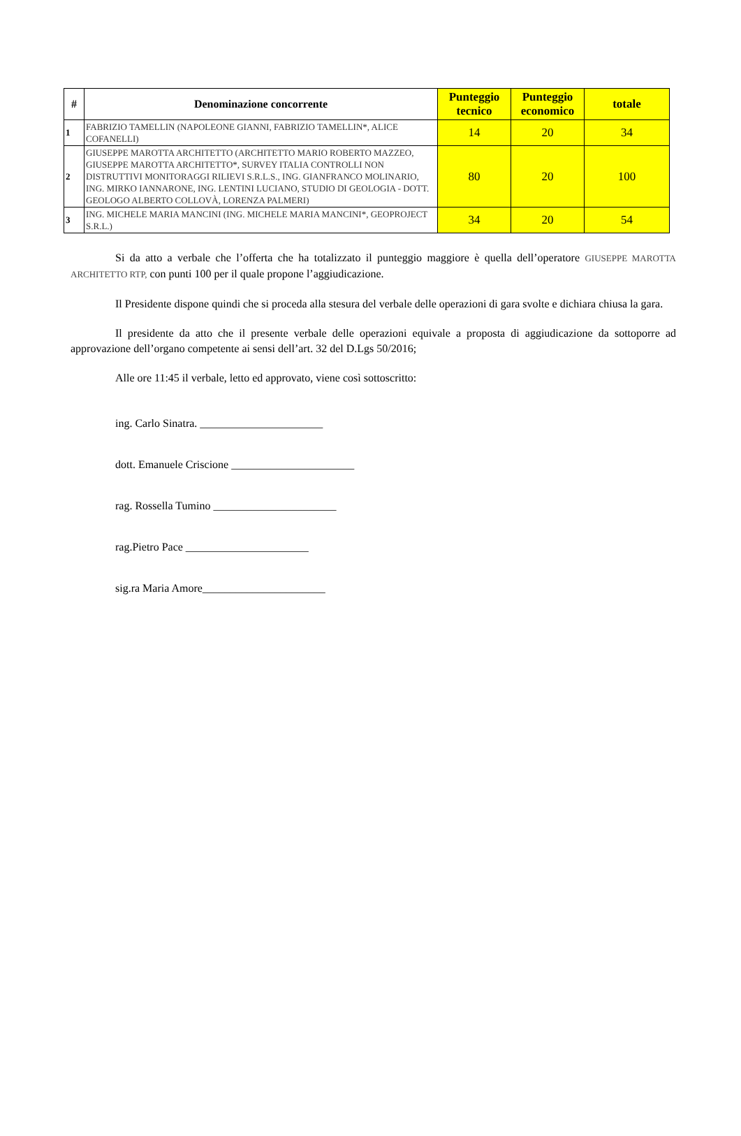| # | Denominazione concorrente | Punteggio tecnico | Punteggio economico | totale |
| --- | --- | --- | --- | --- |
| 1 | FABRIZIO TAMELLIN (NAPOLEONE GIANNI, FABRIZIO TAMELLIN*, ALICE COFANELLI) | 14 | 20 | 34 |
| 2 | GIUSEPPE MAROTTA ARCHITETTO (ARCHITETTO MARIO ROBERTO MAZZEO, GIUSEPPE MAROTTA ARCHITETTO*, SURVEY ITALIA CONTROLLI NON DISTRUTTIVI MONITORAGGI RILIEVI S.R.L.S., ING. GIANFRANCO MOLINARIO, ING. MIRKO IANNARONE, ING. LENTINI LUCIANO, STUDIO DI GEOLOGIA - DOTT. GEOLOGO ALBERTO COLLOVÀ, LORENZA PALMERI) | 80 | 20 | 100 |
| 3 | ING. MICHELE MARIA MANCINI (ING. MICHELE MARIA MANCINI*, GEOPROJECT S.R.L.) | 34 | 20 | 54 |
Si da atto a verbale che l’offerta che ha totalizzato il punteggio maggiore è quella dell’operatore GIUSEPPE MAROTTA ARCHITETTO RTP, con punti 100 per il quale propone l’aggiudicazione.
Il Presidente dispone quindi che si proceda alla stesura del verbale delle operazioni di gara svolte e dichiara chiusa la gara.
Il presidente da atto che il presente verbale delle operazioni equivale a proposta di aggiudicazione da sottoporre ad approvazione dell’organo competente ai sensi dell’art. 32 del D.Lgs 50/2016;
Alle ore 11:45 il verbale, letto ed approvato, viene così sottoscritto:
ing. Carlo Sinatra. ______________________
dott. Emanuele Criscione ______________________
rag. Rossella Tumino ______________________
rag.Pietro Pace ______________________
sig.ra Maria Amore______________________